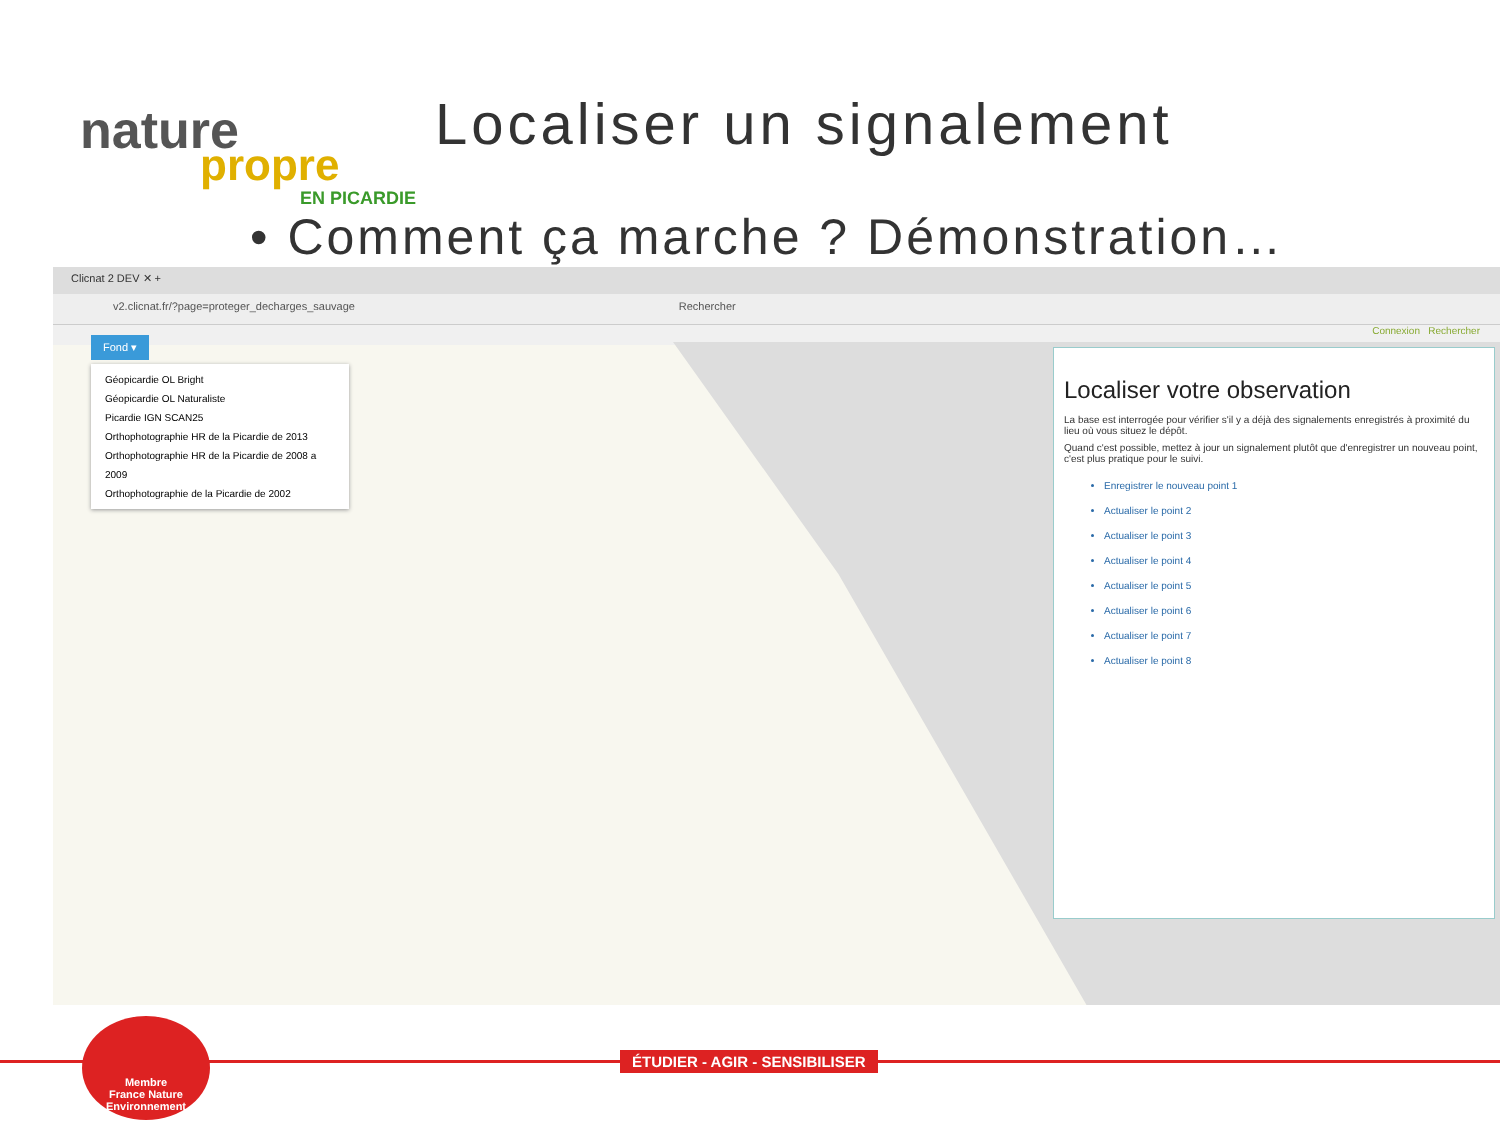nature
propre
EN PICARDIE
Localiser un signalement
• Comment ça marche ? Démonstration…
Clicnat 2 DEV ✕ +
v2.clicnat.fr/?page=proteger_decharges_sauvage Rechercher
Connexion Rechercher
Fond ▾
Géopicardie OL Bright
Géopicardie OL Naturaliste
Picardie IGN SCAN25
Orthophotographie HR de la Picardie de 2013
Orthophotographie HR de la Picardie de 2008 a 2009
Orthophotographie de la Picardie de 2002
Localiser votre observation
La base est interrogée pour vérifier s'il y a déjà des signalements enregistrés à proximité du lieu où vous situez le dépôt.
Quand c'est possible, mettez à jour un signalement plutôt que d'enregistrer un nouveau point, c'est plus pratique pour le suivi.
Enregistrer le nouveau point 1
Actualiser le point 2
Actualiser le point 3
Actualiser le point 4
Actualiser le point 5
Actualiser le point 6
Actualiser le point 7
Actualiser le point 8
ÉTUDIER - AGIR - SENSIBILISER
Membre
France Nature Environnement